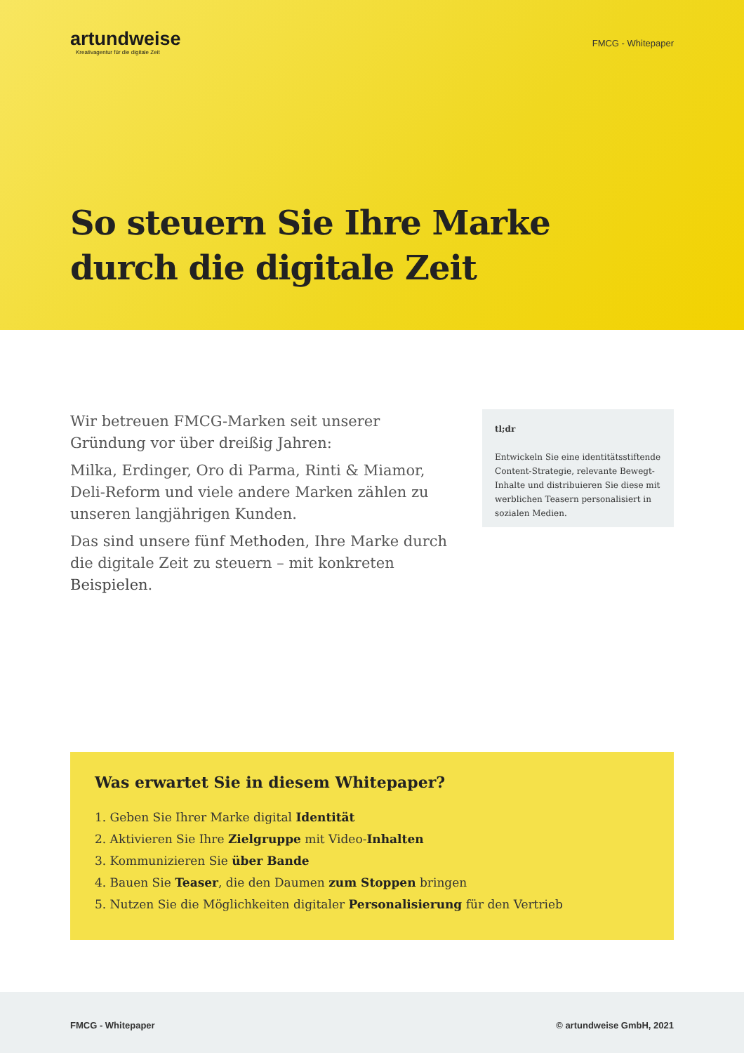artundweise
Kreativagentur für die digitale Zeit
FMCG - Whitepaper
So steuern Sie Ihre Marke
durch die digitale Zeit
Wir betreuen FMCG-Marken seit unserer Gründung vor über dreißig Jahren:
Milka, Erdinger, Oro di Parma, Rinti & Miamor, Deli-Reform und viele andere Marken zählen zu unseren langjährigen Kunden.
Das sind unsere fünf Methoden, Ihre Marke durch die digitale Zeit zu steuern – mit konkreten Beispielen.
tl;dr
Entwickeln Sie eine identitätsstiftende Content-Strategie, relevante Bewegt-Inhalte und distribuieren Sie diese mit werblichen Teasern personalisiert in sozialen Medien.
Was erwartet Sie in diesem Whitepaper?
1. Geben Sie Ihrer Marke digital Identität
2. Aktivieren Sie Ihre Zielgruppe mit Video-Inhalten
3. Kommunizieren Sie über Bande
4. Bauen Sie Teaser, die den Daumen zum Stoppen bringen
5. Nutzen Sie die Möglichkeiten digitaler Personalisierung für den Vertrieb
FMCG - Whitepaper © artundweise GmbH, 2021